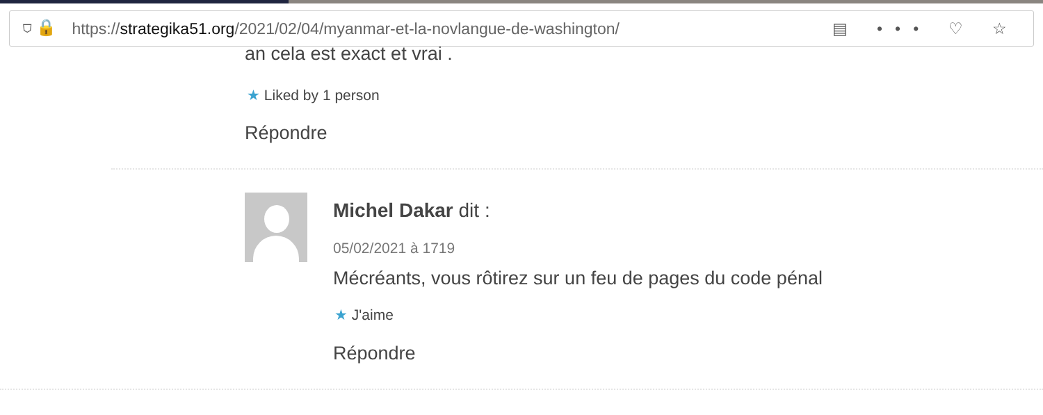⛉ 🔒 https://strategika51.org/2021/02/04/myanmar-et-la-novlangue-de-washington/ ▤ ••• ♡ ☆
an cela est exact et vrai .
★ Liked by 1 person
Répondre
Michel Dakar dit :
05/02/2021 à 1719
Mécréants, vous rôtirez sur un feu de pages du code pénal
★ J'aime
Répondre